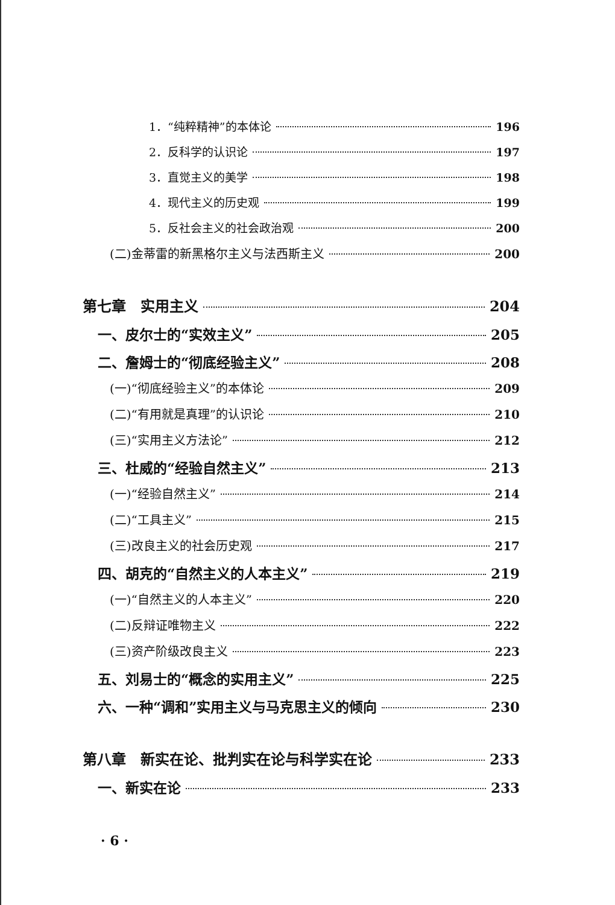1．“纯粹精神”的本体论 196
2．反科学的认识论 197
3．直觉主义的美学 198
4．现代主义的历史观 199
5．反社会主义的社会政治观 200
(二)金蒂雷的新黑格尔主义与法西斯主义 200
第七章　实用主义 204
一、皮尔士的“实效主义” 205
二、詹姆士的“彻底经验主义” 208
(一)“彻底经验主义”的本体论 209
(二)“有用就是真理”的认识论 210
(三)“实用主义方法论” 212
三、杜威的“经验自然主义” 213
(一)“经验自然主义” 214
(二)“工具主义” 215
(三)改良主义的社会历史观 217
四、胡克的“自然主义的人本主义” 219
(一)“自然主义的人本主义” 220
(二)反辩证唯物主义 222
(三)资产阶级改良主义 223
五、刘易士的“概念的实用主义” 225
六、一种“调和”实用主义与马克思主义的倾向 230
第八章　新实在论、批判实在论与科学实在论 233
一、新实在论 233
· 6 ·